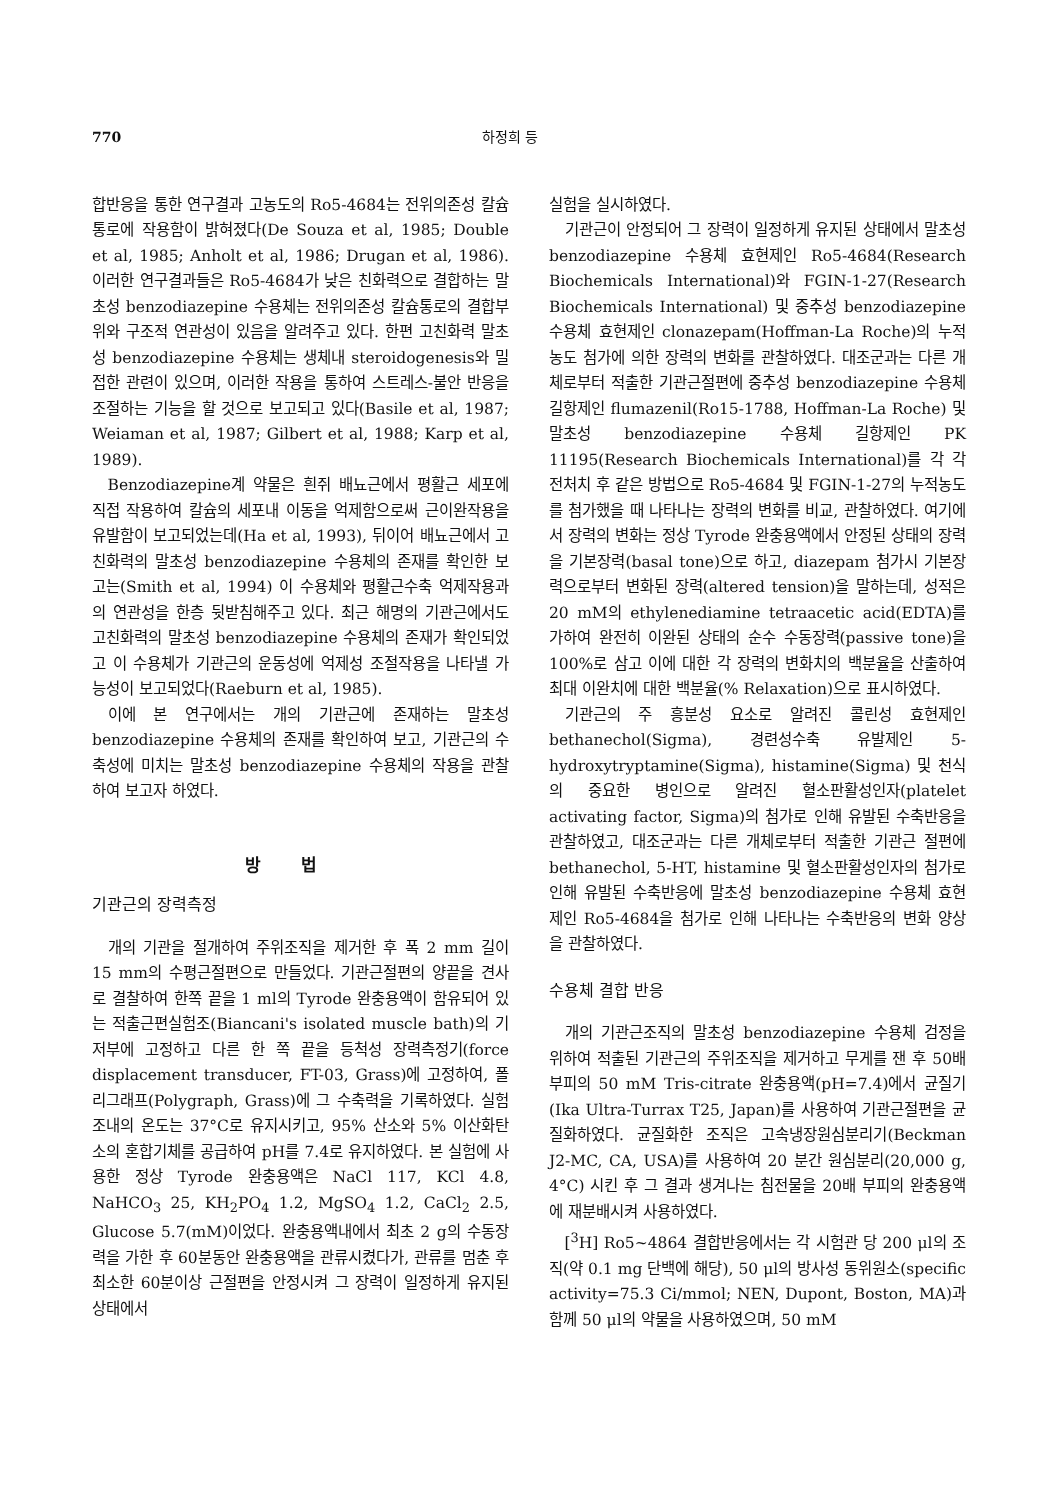770 하정희 등
합반응을 통한 연구결과 고농도의 Ro5-4684는 전위의존성 칼슘통로에 작용함이 밝혀졌다(De Souza et al, 1985; Double et al, 1985; Anholt et al, 1986; Drugan et al, 1986). 이러한 연구결과들은 Ro5-4684가 낮은 친화력으로 결합하는 말초성 benzodiazepine 수용체는 전위의존성 칼슘통로의 결합부위와 구조적 연관성이 있음을 알려주고 있다. 한편 고친화력 말초성 benzodiazepine 수용체는 생체내 steroidogenesis와 밀접한 관련이 있으며, 이러한 작용을 통하여 스트레스-불안 반응을 조절하는 기능을 할 것으로 보고되고 있다(Basile et al, 1987; Weiaman et al, 1987; Gilbert et al, 1988; Karp et al, 1989).
Benzodiazepine계 약물은 흰쥐 배뇨근에서 평활근 세포에 직접 작용하여 칼슘의 세포내 이동을 억제함으로써 근이완작용을 유발함이 보고되었는데(Ha et al, 1993), 뒤이어 배뇨근에서 고친화력의 말초성 benzodiazepine 수용체의 존재를 확인한 보고는(Smith et al, 1994) 이 수용체와 평활근수축 억제작용과의 연관성을 한층 뒷받침해주고 있다. 최근 해명의 기관근에서도 고친화력의 말초성 benzodiazepine 수용체의 존재가 확인되었고 이 수용체가 기관근의 운동성에 억제성 조절작용을 나타낼 가능성이 보고되었다(Raeburn et al, 1985).
이에 본 연구에서는 개의 기관근에 존재하는 말초성 benzodiazepine 수용체의 존재를 확인하여 보고, 기관근의 수축성에 미치는 말초성 benzodiazepine 수용체의 작용을 관찰하여 보고자 하였다.
방법
기관근의 장력측정
개의 기관을 절개하여 주위조직을 제거한 후 폭 2 mm 길이 15 mm의 수평근절편으로 만들었다. 기관근절편의 양끝을 견사로 결찰하여 한쪽 끝을 1 ml의 Tyrode 완충용액이 함유되어 있는 적출근편실험조(Biancani's isolated muscle bath)의 기저부에 고정하고 다른 한 쪽 끝을 등척성 장력측정기(force displacement transducer, FT-03, Grass)에 고정하여, 폴리그래프(Polygraph, Grass)에 그 수축력을 기록하였다. 실험조내의 온도는 37°C로 유지시키고, 95% 산소와 5% 이산화탄소의 혼합기체를 공급하여 pH를 7.4로 유지하였다. 본 실험에 사용한 정상 Tyrode 완충용액은 NaCl 117, KCl 4.8, NaHCO<sub>3</sub> 25, KH<sub>2</sub>PO<sub>4</sub> 1.2, MgSO<sub>4</sub> 1.2, CaCl<sub>2</sub> 2.5, Glucose 5.7(mM)이었다. 완충용액내에서 최초 2 g의 수동장력을 가한 후 60분동안 완충용액을 관류시켰다가, 관류를 멈춘 후 최소한 60분이상 근절편을 안정시켜 그 장력이 일정하게 유지된 상태에서
실험을 실시하였다.
기관근이 안정되어 그 장력이 일정하게 유지된 상태에서 말초성 benzodiazepine 수용체 효현제인 Ro5-4684(Research Biochemicals International)와 FGIN-1-27(Research Biochemicals International) 및 중추성 benzodiazepine 수용체 효현제인 clonazepam(Hoffman-La Roche)의 누적농도 첨가에 의한 장력의 변화를 관찰하였다. 대조군과는 다른 개체로부터 적출한 기관근절편에 중추성 benzodiazepine 수용체 길항제인 flumazenil(Ro15-1788, Hoffman-La Roche) 및 말초성 benzodiazepine 수용체 길항제인 PK 11195(Research Biochemicals International)를 각 각 전처치 후 같은 방법으로 Ro5-4684 및 FGIN-1-27의 누적농도를 첨가했을 때 나타나는 장력의 변화를 비교, 관찰하였다. 여기에서 장력의 변화는 정상 Tyrode 완충용액에서 안정된 상태의 장력을 기본장력(basal tone)으로 하고, diazepam 첨가시 기본장력으로부터 변화된 장력(altered tension)을 말하는데, 성적은 20 mM의 ethylenediamine tetraacetic acid(EDTA)를 가하여 완전히 이완된 상태의 순수 수동장력(passive tone)을 100%로 삼고 이에 대한 각 장력의 변화치의 백분율을 산출하여 최대 이완치에 대한 백분율(% Relaxation)으로 표시하였다.
기관근의 주 흥분성 요소로 알려진 콜린성 효현제인 bethanechol(Sigma), 경련성수축 유발제인 5-hydroxytryptamine(Sigma), histamine(Sigma) 및 천식의 중요한 병인으로 알려진 혈소판활성인자(platelet activating factor, Sigma)의 첨가로 인해 유발된 수축반응을 관찰하였고, 대조군과는 다른 개체로부터 적출한 기관근 절편에 bethanechol, 5-HT, histamine 및 혈소판활성인자의 첨가로 인해 유발된 수축반응에 말초성 benzodiazepine 수용체 효현제인 Ro5-4684을 첨가로 인해 나타나는 수축반응의 변화 양상을 관찰하였다.
수용체 결합 반응
개의 기관근조직의 말초성 benzodiazepine 수용체 검정을 위하여 적출된 기관근의 주위조직을 제거하고 무게를 잰 후 50배 부피의 50 mM Tris-citrate 완충용액(pH=7.4)에서 균질기(Ika Ultra-Turrax T25, Japan)를 사용하여 기관근절편을 균질화하였다. 균질화한 조직은 고속냉장원심분리기(Beckman J2-MC, CA, USA)를 사용하여 20 분간 원심분리(20,000 g, 4°C) 시킨 후 그 결과 생겨나는 침전물을 20배 부피의 완충용액에 재분배시켜 사용하였다.
[<sup>3</sup>H] Ro5~4864 결합반응에서는 각 시험관 당 200 μl의 조직(약 0.1 mg 단백에 해당), 50 μl의 방사성 동위원소(specific activity=75.3 Ci/mmol; NEN, Dupont, Boston, MA)과 함께 50 μl의 약물을 사용하였으며, 50 mM